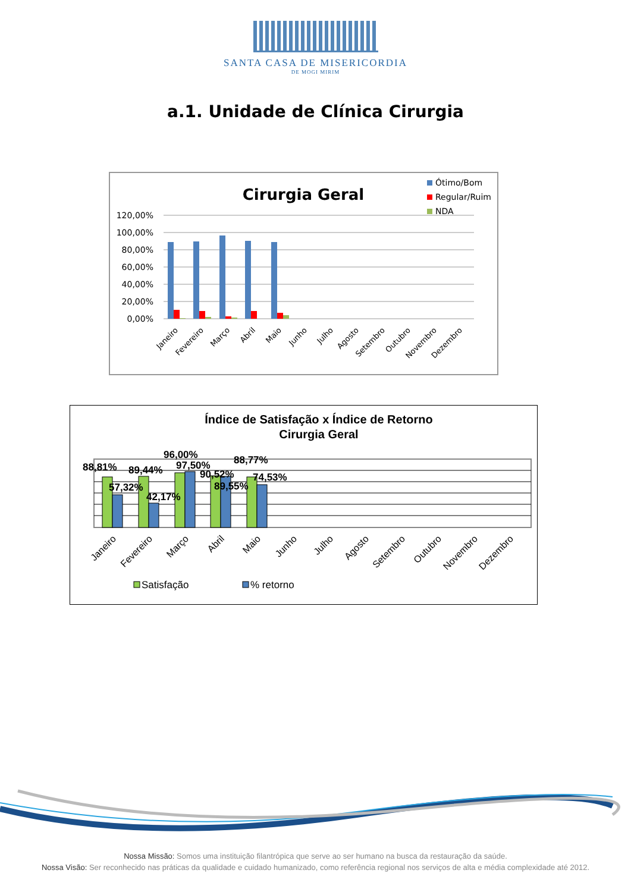SANTA CASA DE MISERICORDIA
DE MOGI MIRIM
a.1. Unidade de Clínica Cirurgia
Cirurgia Geral
Ótimo/Bom
Regular/Ruim
NDA
120,00%
100,00%
80,00%
60,00%
40,00%
20,00%
0,00%
Janeiro
Fevereiro
Março
Abril
Maio
Junho
Julho
Agosto
Setembro
Outubro
Novembro
Dezembro
Índice de Satisfação x Índice de Retorno
Cirurgia Geral
88,81%
57,32%
89,44%
42,17%
96,00%
97,50%
90,52%
89,55%
88,77%
74,53%
Janeiro
Fevereiro
Março
Abril
Maio
Junho
Julho
Agosto
Setembro
Outubro
Novembro
Dezembro
Satisfação
% retorno
Nossa Missão: Somos uma instituição filantrópica que serve ao ser humano na busca da restauração da saúde.
Nossa Visão: Ser reconhecido nas práticas da qualidade e cuidado humanizado, como referência regional nos serviços de alta e média complexidade até 2012.